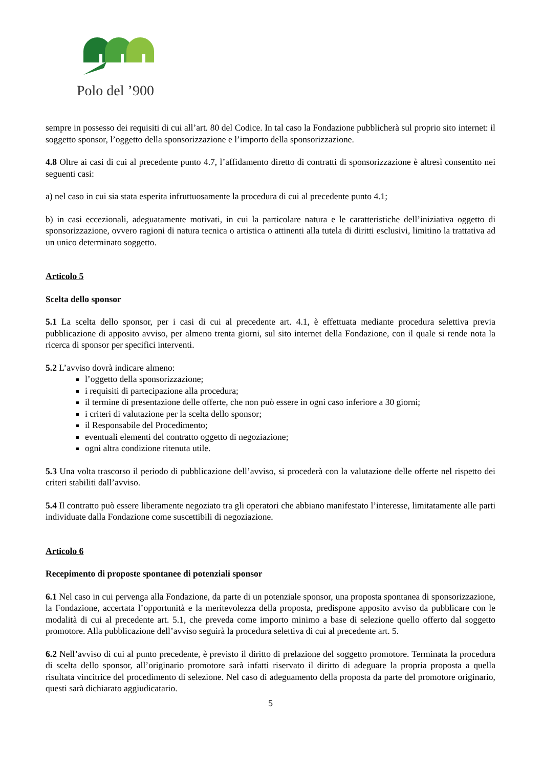Polo del ’900
sempre in possesso dei requisiti di cui all’art. 80 del Codice. In tal caso la Fondazione pubblicherà sul proprio sito internet: il soggetto sponsor, l’oggetto della sponsorizzazione e l’importo della sponsorizzazione.
4.8 Oltre ai casi di cui al precedente punto 4.7, l’affidamento diretto di contratti di sponsorizzazione è altresì consentito nei seguenti casi:
a) nel caso in cui sia stata esperita infruttuosamente la procedura di cui al precedente punto 4.1;
b) in casi eccezionali, adeguatamente motivati, in cui la particolare natura e le caratteristiche dell’iniziativa oggetto di sponsorizzazione, ovvero ragioni di natura tecnica o artistica o attinenti alla tutela di diritti esclusivi, limitino la trattativa ad un unico determinato soggetto.
Articolo 5
Scelta dello sponsor
5.1 La scelta dello sponsor, per i casi di cui al precedente art. 4.1, è effettuata mediante procedura selettiva previa pubblicazione di apposito avviso, per almeno trenta giorni, sul sito internet della Fondazione, con il quale si rende nota la ricerca di sponsor per specifici interventi.
5.2 L’avviso dovrà indicare almeno:
l’oggetto della sponsorizzazione;
i requisiti di partecipazione alla procedura;
il termine di presentazione delle offerte, che non può essere in ogni caso inferiore a 30 giorni;
i criteri di valutazione per la scelta dello sponsor;
il Responsabile del Procedimento;
eventuali elementi del contratto oggetto di negoziazione;
ogni altra condizione ritenuta utile.
5.3 Una volta trascorso il periodo di pubblicazione dell’avviso, si procederà con la valutazione delle offerte nel rispetto dei criteri stabiliti dall’avviso.
5.4 Il contratto può essere liberamente negoziato tra gli operatori che abbiano manifestato l’interesse, limitatamente alle parti individuate dalla Fondazione come suscettibili di negoziazione.
Articolo 6
Recepimento di proposte spontanee di potenziali sponsor
6.1 Nel caso in cui pervenga alla Fondazione, da parte di un potenziale sponsor, una proposta spontanea di sponsorizzazione, la Fondazione, accertata l’opportunità e la meritevolezza della proposta, predispone apposito avviso da pubblicare con le modalità di cui al precedente art. 5.1, che preveda come importo minimo a base di selezione quello offerto dal soggetto promotore. Alla pubblicazione dell’avviso seguirà la procedura selettiva di cui al precedente art. 5.
6.2 Nell’avviso di cui al punto precedente, è previsto il diritto di prelazione del soggetto promotore. Terminata la procedura di scelta dello sponsor, all’originario promotore sarà infatti riservato il diritto di adeguare la propria proposta a quella risultata vincitrice del procedimento di selezione. Nel caso di adeguamento della proposta da parte del promotore originario, questi sarà dichiarato aggiudicatario.
5